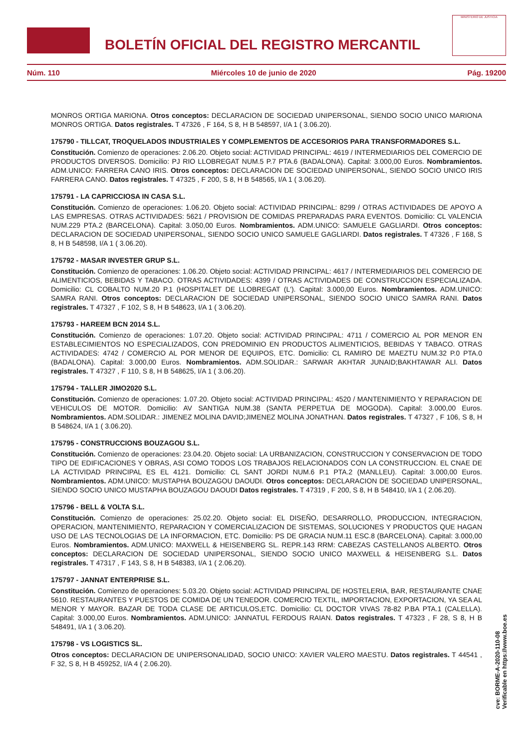BOLETÍN OFICIAL DEL REGISTRO MERCANTIL
MINISTERIO DE JUSTICIA
Núm. 110 Miércoles 10 de junio de 2020 Pág. 19200
MONROS ORTIGA MARIONA. Otros conceptos: DECLARACION DE SOCIEDAD UNIPERSONAL, SIENDO SOCIO UNICO MARIONA MONROS ORTIGA. Datos registrales. T 47326 , F 164, S 8, H B 548597, I/A 1 ( 3.06.20).
175790 - TILLCAT, TROQUELADOS INDUSTRIALES Y COMPLEMENTOS DE ACCESORIOS PARA TRANSFORMADORES S.L.
Constitución. Comienzo de operaciones: 2.06.20. Objeto social: ACTIVIDAD PRINCIPAL: 4619 / INTERMEDIARIOS DEL COMERCIO DE PRODUCTOS DIVERSOS. Domicilio: PJ RIO LLOBREGAT NUM.5 P.7 PTA.6 (BADALONA). Capital: 3.000,00 Euros. Nombramientos. ADM.UNICO: FARRERA CANO IRIS. Otros conceptos: DECLARACION DE SOCIEDAD UNIPERSONAL, SIENDO SOCIO UNICO IRIS FARRERA CANO. Datos registrales. T 47325 , F 200, S 8, H B 548565, I/A 1 ( 3.06.20).
175791 - LA CAPRICCIOSA IN CASA S.L.
Constitución. Comienzo de operaciones: 1.06.20. Objeto social: ACTIVIDAD PRINCIPAL: 8299 / OTRAS ACTIVIDADES DE APOYO A LAS EMPRESAS. OTRAS ACTIVIDADES: 5621 / PROVISION DE COMIDAS PREPARADAS PARA EVENTOS. Domicilio: CL VALENCIA NUM.229 PTA.2 (BARCELONA). Capital: 3.050,00 Euros. Nombramientos. ADM.UNICO: SAMUELE GAGLIARDI. Otros conceptos: DECLARACION DE SOCIEDAD UNIPERSONAL, SIENDO SOCIO UNICO SAMUELE GAGLIARDI. Datos registrales. T 47326 , F 168, S 8, H B 548598, I/A 1 ( 3.06.20).
175792 - MASAR INVESTER GRUP S.L.
Constitución. Comienzo de operaciones: 1.06.20. Objeto social: ACTIVIDAD PRINCIPAL: 4617 / INTERMEDIARIOS DEL COMERCIO DE ALIMENTICIOS, BEBIDAS Y TABACO. OTRAS ACTIVIDADES: 4399 / OTRAS ACTIVIDADES DE CONSTRUCCION ESPECIALIZADA. Domicilio: CL COBALTO NUM.20 P.1 (HOSPITALET DE LLOBREGAT (L'). Capital: 3.000,00 Euros. Nombramientos. ADM.UNICO: SAMRA RANI. Otros conceptos: DECLARACION DE SOCIEDAD UNIPERSONAL, SIENDO SOCIO UNICO SAMRA RANI. Datos registrales. T 47327 , F 102, S 8, H B 548623, I/A 1 ( 3.06.20).
175793 - HAREEM BCN 2014 S.L.
Constitución. Comienzo de operaciones: 1.07.20. Objeto social: ACTIVIDAD PRINCIPAL: 4711 / COMERCIO AL POR MENOR EN ESTABLECIMIENTOS NO ESPECIALIZADOS, CON PREDOMINIO EN PRODUCTOS ALIMENTICIOS, BEBIDAS Y TABACO. OTRAS ACTIVIDADES: 4742 / COMERCIO AL POR MENOR DE EQUIPOS, ETC. Domicilio: CL RAMIRO DE MAEZTU NUM.32 P.0 PTA.0 (BADALONA). Capital: 3.000,00 Euros. Nombramientos. ADM.SOLIDAR.: SARWAR AKHTAR JUNAID;BAKHTAWAR ALI. Datos registrales. T 47327 , F 110, S 8, H B 548625, I/A 1 ( 3.06.20).
175794 - TALLER JIMO2020 S.L.
Constitución. Comienzo de operaciones: 1.07.20. Objeto social: ACTIVIDAD PRINCIPAL: 4520 / MANTENIMIENTO Y REPARACION DE VEHICULOS DE MOTOR. Domicilio: AV SANTIGA NUM.38 (SANTA PERPETUA DE MOGODA). Capital: 3.000,00 Euros. Nombramientos. ADM.SOLIDAR.: JIMENEZ MOLINA DAVID;JIMENEZ MOLINA JONATHAN. Datos registrales. T 47327 , F 106, S 8, H B 548624, I/A 1 ( 3.06.20).
175795 - CONSTRUCCIONS BOUZAGOU S.L.
Constitución. Comienzo de operaciones: 23.04.20. Objeto social: LA URBANIZACION, CONSTRUCCION Y CONSERVACION DE TODO TIPO DE EDIFICACIONES Y OBRAS, ASI COMO TODOS LOS TRABAJOS RELACIONADOS CON LA CONSTRUCCION. EL CNAE DE LA ACTIVIDAD PRINCIPAL ES EL 4121. Domicilio: CL SANT JORDI NUM.6 P.1 PTA.2 (MANLLEU). Capital: 3.000,00 Euros. Nombramientos. ADM.UNICO: MUSTAPHA BOUZAGOU DAOUDI. Otros conceptos: DECLARACION DE SOCIEDAD UNIPERSONAL, SIENDO SOCIO UNICO MUSTAPHA BOUZAGOU DAOUDI Datos registrales. T 47319 , F 200, S 8, H B 548410, I/A 1 ( 2.06.20).
175796 - BELL & VOLTA S.L.
Constitución. Comienzo de operaciones: 25.02.20. Objeto social: EL DISEÑO, DESARROLLO, PRODUCCION, INTEGRACION, OPERACION, MANTENIMIENTO, REPARACION Y COMERCIALIZACION DE SISTEMAS, SOLUCIONES Y PRODUCTOS QUE HAGAN USO DE LAS TECNOLOGIAS DE LA INFORMACION, ETC. Domicilio: PS DE GRACIA NUM.11 ESC.8 (BARCELONA). Capital: 3.000,00 Euros. Nombramientos. ADM.UNICO: MAXWELL & HEISENBERG SL. REPR.143 RRM: CABEZAS CASTELLANOS ALBERTO. Otros conceptos: DECLARACION DE SOCIEDAD UNIPERSONAL, SIENDO SOCIO UNICO MAXWELL & HEISENBERG S.L. Datos registrales. T 47317 , F 143, S 8, H B 548383, I/A 1 ( 2.06.20).
175797 - JANNAT ENTERPRISE S.L.
Constitución. Comienzo de operaciones: 5.03.20. Objeto social: ACTIVIDAD PRINCIPAL DE HOSTELERIA, BAR, RESTAURANTE CNAE 5610. RESTAURANTES Y PUESTOS DE COMIDA DE UN TENEDOR. COMERCIO TEXTIL, IMPORTACION, EXPORTACION, YA SEA AL MENOR Y MAYOR. BAZAR DE TODA CLASE DE ARTICULOS,ETC. Domicilio: CL DOCTOR VIVAS 78-82 P.BA PTA.1 (CALELLA). Capital: 3.000,00 Euros. Nombramientos. ADM.UNICO: JANNATUL FERDOUS RAIAN. Datos registrales. T 47323 , F 28, S 8, H B 548491, I/A 1 ( 3.06.20).
175798 - VS LOGISTICS SL.
Otros conceptos: DECLARACION DE UNIPERSONALIDAD, SOCIO UNICO: XAVIER VALERO MAESTU. Datos registrales. T 44541 , F 32, S 8, H B 459252, I/A 4 ( 2.06.20).
cve: BORME-A-2020-110-08
Verificable en https://www.boe.es